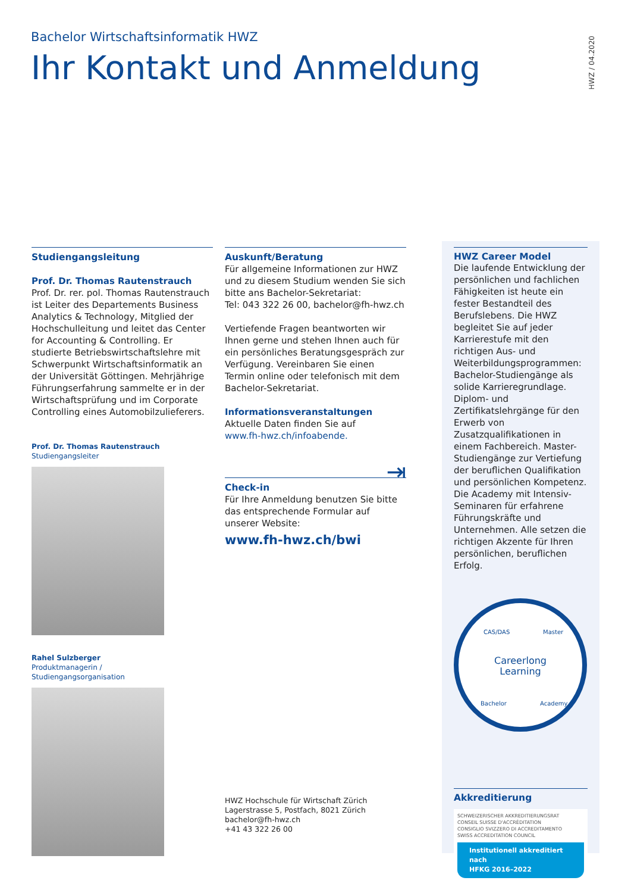Bachelor Wirtschaftsinformatik HWZ
Ihr Kontakt und Anmeldung
HWZ / 04.2020
Studiengangsleitung
Prof. Dr. Thomas Rautenstrauch
Prof. Dr. rer. pol. Thomas Rautenstrauch ist Leiter des Departements Business Analytics & Technology, Mitglied der Hochschulleitung und leitet das Center for Accounting & Controlling. Er studierte Betriebswirtschaftslehre mit Schwerpunkt Wirtschaftsinformatik an der Universität Göttingen. Mehrjährige Führungserfahrung sammelte er in der Wirtschaftsprüfung und im Corporate Controlling eines Automobilzulieferers.
Prof. Dr. Thomas Rautenstrauch
Studiengangsleiter
Rahel Sulzberger
Produktmanagerin /
Studiengangsorganisation
Auskunft/Beratung
Für allgemeine Informationen zur HWZ und zu diesem Studium wenden Sie sich bitte ans Bachelor-Sekretariat:
Tel: 043 322 26 00, bachelor@fh-hwz.ch
Vertiefende Fragen beantworten wir Ihnen gerne und stehen Ihnen auch für ein persönliches Beratungsgespräch zur Verfügung. Vereinbaren Sie einen Termin online oder telefonisch mit dem Bachelor-Sekretariat.
Informationsveranstaltungen
Aktuelle Daten finden Sie auf
www.fh-hwz.ch/infoabende.
⇥
Check-in
Für Ihre Anmeldung benutzen Sie bitte das entsprechende Formular auf unserer Website:
www.fh-hwz.ch/bwi
HWZ Hochschule für Wirtschaft Zürich
Lagerstrasse 5, Postfach, 8021 Zürich
bachelor@fh-hwz.ch
+41 43 322 26 00
HWZ Career Model
Die laufende Entwicklung der persönlichen und fachlichen Fähigkeiten ist heute ein fester Bestandteil des Berufslebens. Die HWZ begleitet Sie auf jeder Karrierestufe mit den richtigen Aus- und Weiterbildungsprogrammen: Bachelor-Studiengänge als solide Karrieregrundlage. Diplom- und Zertifikatslehrgänge für den Erwerb von Zusatzqualifikationen in einem Fachbereich. Master-Studiengänge zur Vertiefung der beruflichen Qualifikation und persönlichen Kompetenz. Die Academy mit Intensiv-Seminaren für erfahrene Führungskräfte und Unternehmen. Alle setzen die richtigen Akzente für Ihren persönlichen, beruflichen Erfolg.
Careerlong
Learning
CAS/DAS
Master
Bachelor
Academy
Akkreditierung
SCHWEIZERISCHER AKKREDITIERUNGSRAT
CONSEIL SUISSE D'ACCRÉDITATION
CONSIGLIO SVIZZERO DI ACCREDITAMENTO
SWISS ACCREDITATION COUNCIL
Institutionell akkreditiert nach
HFKG 2016–2022